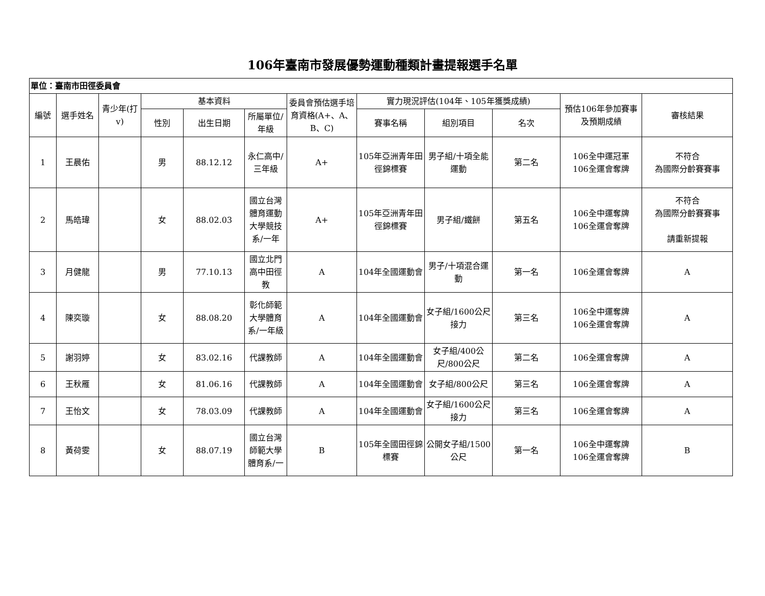106年臺南市發展優勢運動種類計畫提報選手名單
| 單位：臺南市田徑委員會 | | | | | | | | | | | |
| 編號 | 選手姓名 | 青少年(打v) | 基本資料 | | | 委員會預估選手培育資格(A+、A、B、C) | 實力現況評估(104年、105年獲獎成績) | | | 預估106年參加賽事及預期成績 | 審核結果 |
| | | | 性別 | 出生日期 | 所屬單位/年級 | | 賽事名稱 | 組別項目 | 名次 | | |
| 1 | 王晨佑 | | 男 | 88.12.12 | 永仁高中/三年級 | A+ | 105年亞洲青年田徑錦標賽 | 男子組/十項全能運動 | 第二名 | 106全中運冠軍 106全運會奪牌 | 不符合 為國際分齡賽賽事 |
| 2 | 馬皓瑋 | | 女 | 88.02.03 | 國立台灣體育運動大學競技系/一年 | A+ | 105年亞洲青年田徑錦標賽 | 男子組/鐵餅 | 第五名 | 106全中運奪牌 106全運會奪牌 | 不符合 為國際分齡賽賽事 請重新提報 |
| 3 | 月健龍 | | 男 | 77.10.13 | 國立北門高中田徑教 | A | 104年全國運動會 | 男子/十項混合運動 | 第一名 | 106全運會奪牌 | A |
| 4 | 陳奕璇 | | 女 | 88.08.20 | 彰化師範大學體育系/一年級 | A | 104年全國運動會 | 女子組/1600公尺接力 | 第三名 | 106全中運奪牌 106全運會奪牌 | A |
| 5 | 謝羽婷 | | 女 | 83.02.16 | 代課教師 | A | 104年全國運動會 | 女子組/400公尺/800公尺 | 第二名 | 106全運會奪牌 | A |
| 6 | 王秋雁 | | 女 | 81.06.16 | 代課教師 | A | 104年全國運動會 | 女子組/800公尺 | 第三名 | 106全運會奪牌 | A |
| 7 | 王怡文 | | 女 | 78.03.09 | 代課教師 | A | 104年全國運動會 | 女子組/1600公尺接力 | 第三名 | 106全運會奪牌 | A |
| 8 | 黃荷雯 | | 女 | 88.07.19 | 國立台灣師範大學體育系/一 | B | 105年全國田徑錦標賽 | 公開女子組/1500公尺 | 第一名 | 106全中運奪牌 106全運會奪牌 | B |